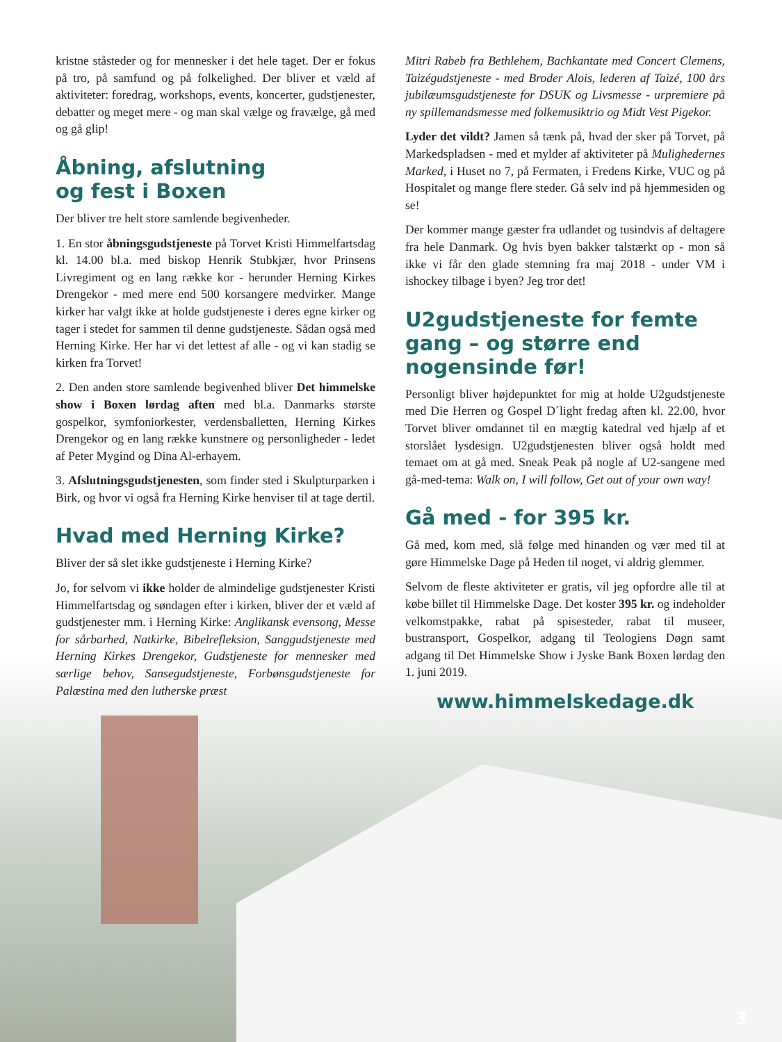kristne ståsteder og for mennesker i det hele taget. Der er fokus på tro, på samfund og på folkelighed. Der bliver et væld af aktiviteter: foredrag, workshops, events, koncerter, gudstjenester, debatter og meget mere - og man skal vælge og fravælge, gå med og gå glip!
Åbning, afslutning
og fest i Boxen
Der bliver tre helt store samlende begivenheder.
1. En stor åbningsgudstjeneste på Torvet Kristi Himmelfartsdag kl. 14.00 bl.a. med biskop Henrik Stubkjær, hvor Prinsens Livregiment og en lang række kor - herunder Herning Kirkes Drengekor - med mere end 500 korsangere medvirker. Mange kirker har valgt ikke at holde gudstjeneste i deres egne kirker og tager i stedet for sammen til denne gudstjeneste. Sådan også med Herning Kirke. Her har vi det lettest af alle - og vi kan stadig se kirken fra Torvet!
2. Den anden store samlende begivenhed bliver Det himmelske show i Boxen lørdag aften med bl.a. Danmarks største gospelkor, symfoniorkester, verdensballetten, Herning Kirkes Drengekor og en lang række kunstnere og personligheder - ledet af Peter Mygind og Dina Al-erhayem.
3. Afslutningsgudstjenesten, som finder sted i Skulpturparken i Birk, og hvor vi også fra Herning Kirke henviser til at tage dertil.
Hvad med Herning Kirke?
Bliver der så slet ikke gudstjeneste i Herning Kirke?
Jo, for selvom vi ikke holder de almindelige gudstjenester Kristi Himmelfartsdag og søndagen efter i kirken, bliver der et væld af gudstjenester mm. i Herning Kirke: Anglikansk evensong, Messe for sårbarhed, Natkirke, Bibelrefleksion, Sanggudstjeneste med Herning Kirkes Drengekor, Gudstjeneste for mennesker med særlige behov, Sansegudstjeneste, Forbønsgudstjeneste for Palæstina med den lutherske præst
Mitri Rabeb fra Bethlehem, Bachkantate med Concert Clemens, Taizégudstjeneste - med Broder Alois, lederen af Taizé, 100 års jubilæumsgudstjeneste for DSUK og Livsmesse - urpremiere på ny spillemandsmesse med folkemusiktrio og Midt Vest Pigekor.
Lyder det vildt? Jamen så tænk på, hvad der sker på Torvet, på Markedspladsen - med et mylder af aktiviteter på Mulighedernes Marked, i Huset no 7, på Fermaten, i Fredens Kirke, VUC og på Hospitalet og mange flere steder. Gå selv ind på hjemmesiden og se!
Der kommer mange gæster fra udlandet og tusindvis af deltagere fra hele Danmark. Og hvis byen bakker talstærkt op - mon så ikke vi får den glade stemning fra maj 2018 - under VM i ishockey tilbage i byen? Jeg tror det!
U2gudstjeneste for femte gang – og større end nogensinde før!
Personligt bliver højdepunktet for mig at holde U2gudstjeneste med Die Herren og Gospel D´light fredag aften kl. 22.00, hvor Torvet bliver omdannet til en mægtig katedral ved hjælp af et storslået lysdesign. U2gudstjenesten bliver også holdt med temaet om at gå med. Sneak Peak på nogle af U2-sangene med gå-med-tema: Walk on, I will follow, Get out of your own way!
Gå med - for 395 kr.
Gå med, kom med, slå følge med hinanden og vær med til at gøre Himmelske Dage på Heden til noget, vi aldrig glemmer.
Selvom de fleste aktiviteter er gratis, vil jeg opfordre alle til at købe billet til Himmelske Dage. Det koster 395 kr. og indeholder velkomstpakke, rabat på spisesteder, rabat til museer, bustransport, Gospelkor, adgang til Teologiens Døgn samt adgang til Det Himmelske Show i Jyske Bank Boxen lørdag den 1. juni 2019.
www.himmelskedage.dk
3